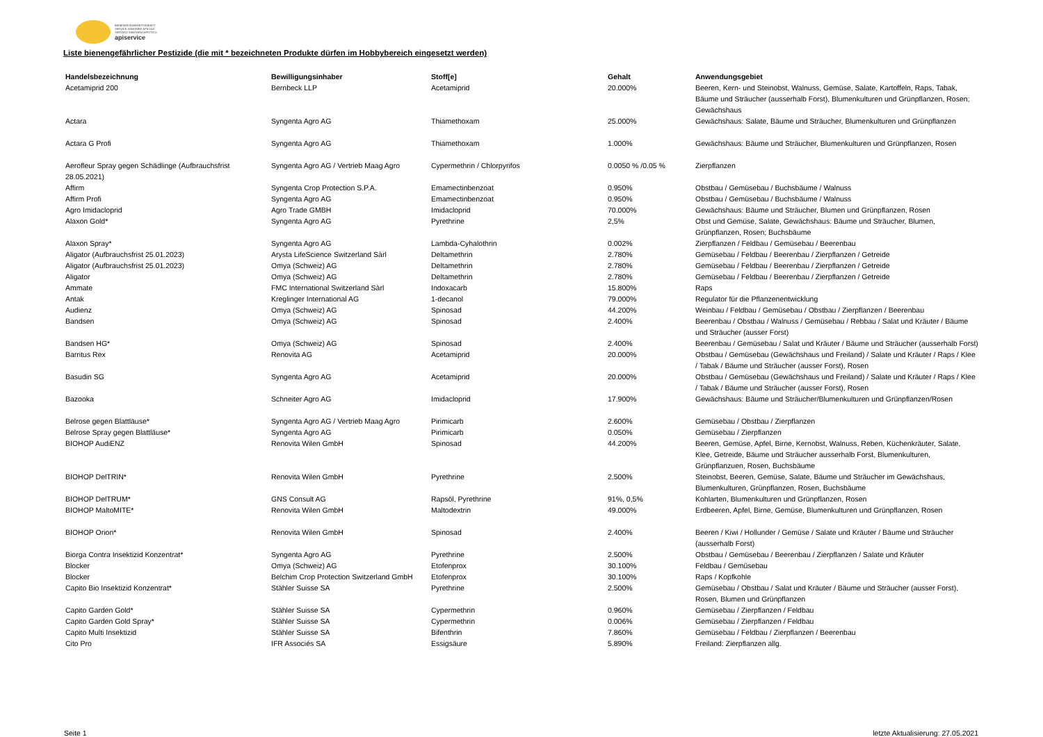BIENENGESUNDHEITSDIENST
SERVICE SANITAIRE APICOLE
SERVIZIO SANITARIO APISTICO
apiservice
Liste bienengefährlicher Pestizide (die mit * bezeichneten Produkte dürfen im Hobbybereich eingesetzt werden)
| Handelsbezeichnung | Bewilligungsinhaber | Stoff[e] | Gehalt | Anwendungsgebiet |
| --- | --- | --- | --- | --- |
| Acetamiprid 200 | Bernbeck LLP | Acetamiprid | 20.000% | Beeren, Kern- und Steinobst, Walnuss, Gemüse, Salate, Kartoffeln, Raps, Tabak, Bäume und Sträucher (ausserhalb Forst), Blumenkulturen und Grünpflanzen, Rosen; Gewächshaus |
| Actara | Syngenta Agro AG | Thiamethoxam | 25.000% | Gewächshaus: Salate, Bäume und Sträucher, Blumenkulturen und Grünpflanzen |
| Actara G Profi | Syngenta Agro AG | Thiamethoxam | 1.000% | Gewächshaus: Bäume und Sträucher, Blumenkulturen und Grünpflanzen, Rosen |
| Aerofleur Spray gegen Schädlinge (Aufbrauchsfrist 28.05.2021) | Syngenta Agro AG / Vertrieb Maag Agro | Cypermethrin / Chlorpyrifos | 0.0050 % /0.05 % | Zierpflanzen |
| Affirm | Syngenta Crop Protection S.P.A. | Emamectinbenzoat | 0.950% | Obstbau / Gemüsebau / Buchsbäume / Walnuss |
| Affirm Profi | Syngenta Agro AG | Emamectinbenzoat | 0.950% | Obstbau / Gemüsebau / Buchsbäume / Walnuss |
| Agro Imidacloprid | Agro Trade GMBH | Imidacloprid | 70.000% | Gewächshaus: Bäume und Sträucher, Blumen und Grünpflanzen, Rosen |
| Alaxon Gold* | Syngenta Agro AG | Pyrethrine | 2,5% | Obst und Gemüse, Salate, Gewächshaus: Bäume und Sträucher, Blumen, Grünpflanzen, Rosen; Buchsbäume |
| Alaxon Spray* | Syngenta Agro AG | Lambda-Cyhalothrin | 0.002% | Zierpflanzen / Feldbau / Gemüsebau / Beerenbau |
| Aligator (Aufbrauchsfrist 25.01.2023) | Arysta LifeScience Switzerland Sàrl | Deltamethrin | 2.780% | Gemüsebau / Feldbau / Beerenbau / Zierpflanzen / Getreide |
| Aligator (Aufbrauchsfrist 25.01.2023) | Omya (Schweiz) AG | Deltamethrin | 2.780% | Gemüsebau / Feldbau / Beerenbau / Zierpflanzen / Getreide |
| Aligator | Omya (Schweiz) AG | Deltamethrin | 2.780% | Gemüsebau / Feldbau / Beerenbau / Zierpflanzen / Getreide |
| Ammate | FMC International Switzerland Sàrl | Indoxacarb | 15.800% | Raps |
| Antak | Kreglinger International AG | 1-decanol | 79.000% | Regulator für die Pflanzenentwicklung |
| Audienz | Omya (Schweiz) AG | Spinosad | 44.200% | Weinbau / Feldbau / Gemüsebau / Obstbau / Zierpflanzen / Beerenbau |
| Bandsen | Omya (Schweiz) AG | Spinosad | 2.400% | Beerenbau / Obstbau / Walnuss / Gemüsebau / Rebbau / Salat und Kräuter / Bäume und Sträucher (ausser Forst) |
| Bandsen HG* | Omya (Schweiz) AG | Spinosad | 2.400% | Beerenbau / Gemüsebau / Salat und Kräuter / Bäume und Sträucher (ausserhalb Forst) |
| Barritus Rex | Renovita AG | Acetamiprid | 20.000% | Obstbau / Gemüsebau (Gewächshaus und Freiland) / Salate und Kräuter / Raps / Klee / Tabak / Bäume und Sträucher (ausser Forst), Rosen |
| Basudin SG | Syngenta Agro AG | Acetamiprid | 20.000% | Obstbau / Gemüsebau (Gewächshaus und Freiland) / Salate und Kräuter / Raps / Klee / Tabak / Bäume und Sträucher (ausser Forst), Rosen |
| Bazooka | Schneiter Agro AG | Imidacloprid | 17.900% | Gewächshaus: Bäume und Sträucher/Blumenkulturen und Grünpflanzen/Rosen |
| Belrose gegen Blattläuse* | Syngenta Agro AG / Vertrieb Maag Agro | Pirimicarb | 2.600% | Gemüsebau / Obstbau / Zierpflanzen |
| Belrose Spray gegen Blattläuse* | Syngenta Agro AG | Pirimicarb | 0.050% | Gemüsebau / Zierpflanzen |
| BIOHOP AudiENZ | Renovita Wilen GmbH | Spinosad | 44.200% | Beeren, Gemüse, Apfel, Birne, Kernobst, Walnuss, Reben, Küchenkräuter, Salate, Klee, Getreide, Bäume und Sträucher ausserhalb Forst, Blumenkulturen, Grünpflanzuen, Rosen, Buchsbäume |
| BIOHOP DelTRIN* | Renovita Wilen GmbH | Pyrethrine | 2.500% | Steinobst, Beeren, Gemüse, Salate, Bäume und Sträucher im Gewächshaus, Blumenkulturen, Grünpflanzen, Rosen, Buchsbäume |
| BIOHOP DelTRUM* | GNS Consult AG | Rapsöl, Pyrethrine | 91%, 0,5% | Kohlarten, Blumenkulturen und Grünpflanzen, Rosen |
| BIOHOP MaltoMITE* | Renovita Wilen GmbH | Maltodextrin | 49.000% | Erdbeeren, Apfel, Birne, Gemüse, Blumenkulturen und Grünpflanzen, Rosen |
| BIOHOP Orion* | Renovita Wilen GmbH | Spinosad | 2.400% | Beeren / Kiwi / Hollunder / Gemüse / Salate und Kräuter / Bäume und Sträucher (ausserhalb Forst) |
| Biorga Contra Insektizid Konzentrat* | Syngenta Agro AG | Pyrethrine | 2.500% | Obstbau / Gemüsebau / Beerenbau / Zierpflanzen / Salate und Kräuter |
| Blocker | Omya (Schweiz) AG | Etofenprox | 30.100% | Feldbau / Gemüsebau |
| Blocker | Belchim Crop Protection Switzerland GmbH | Etofenprox | 30.100% | Raps / Kopfkohle |
| Capito Bio Insektizid Konzentrat* | Stähler Suisse SA | Pyrethrine | 2.500% | Gemüsebau / Obstbau / Salat und Kräuter / Bäume und Sträucher (ausser Forst), Rosen, Blumen und Grünpflanzen |
| Capito Garden Gold* | Stähler Suisse SA | Cypermethrin | 0.960% | Gemüsebau / Zierpflanzen / Feldbau |
| Capito Garden Gold Spray* | Stähler Suisse SA | Cypermethrin | 0.006% | Gemüsebau / Zierpflanzen / Feldbau |
| Capito Multi Insektizid | Stähler Suisse SA | Bifenthrin | 7.860% | Gemüsebau / Feldbau / Zierpflanzen / Beerenbau |
| Cito Pro | IFR Associés SA | Essigsäure | 5.890% | Freiland: Zierpflanzen allg. |
Seite 1 letzte Aktualisierung: 27.05.2021